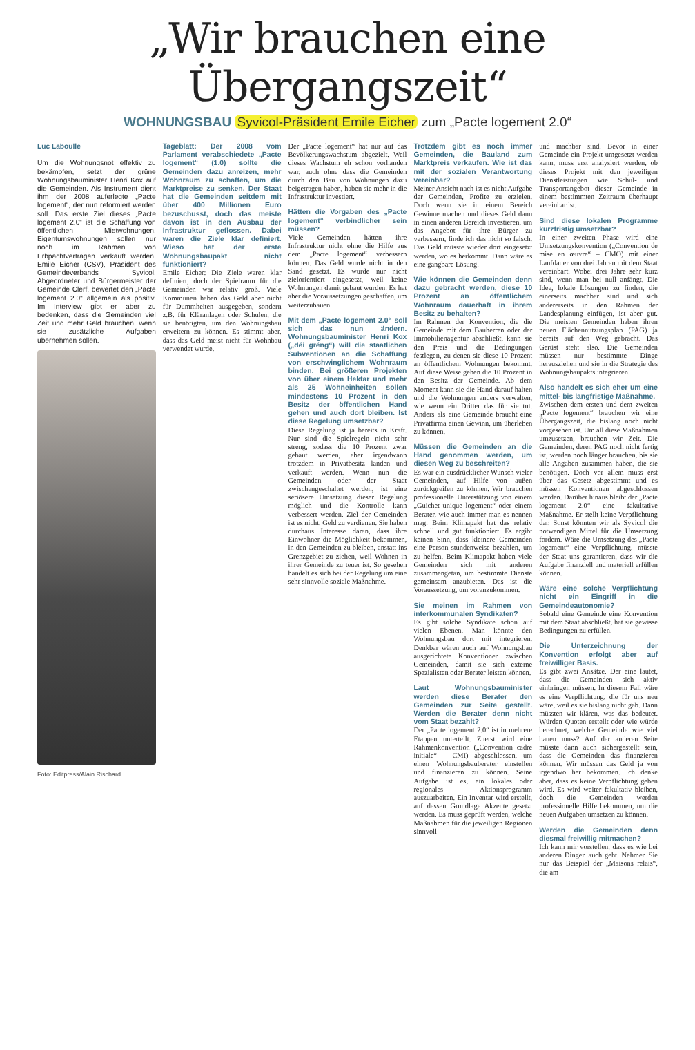„Wir brauchen eine Übergangszeit“
WOHNUNGSBAU Syvicol-Präsident Emile Eicher zum „Pacte logement 2.0“
Luc Laboulle
Um die Wohnungsnot effektiv zu bekämpfen, setzt der grüne Wohnungsbauminister Henri Kox auf die Gemeinden. Als Instrument dient ihm der 2008 auferlegte „Pacte logement“, der nun reformiert werden soll. Das erste Ziel dieses „Pacte logement 2.0“ ist die Schaffung von öffentlichen Mietwohnungen. Eigentumswohnungen sollen nur noch im Rahmen von Erbpachtverträgen verkauft werden. Emile Eicher (CSV), Präsident des Gemeindeverbands Syvicol, Abgeordneter und Bürgermeister der Gemeinde Clerf, bewertet den „Pacte logement 2.0“ allgemein als positiv. Im Interview gibt er aber zu bedenken, dass die Gemeinden viel Zeit und mehr Geld brauchen, wenn sie zusätzliche Aufgaben übernehmen sollen.
Foto: Editpress/Alain Rischard
Tageblatt: Der 2008 vom Parlament verabschiedete „Pacte logement“ (1.0) sollte die Gemeinden dazu anreizen, mehr Wohnraum zu schaffen, um die Marktpreise zu senken. Der Staat hat die Gemeinden seitdem mit über 400 Millionen Euro bezuschusst, doch das meiste davon ist in den Ausbau der Infrastruktur geflossen. Dabei waren die Ziele klar definiert. Wieso hat der erste Wohnungsbaupakt nicht funktioniert?
Emile Eicher: Die Ziele waren klar definiert, doch der Spielraum für die Gemeinden war relativ groß. Viele Kommunen haben das Geld aber nicht für Dummheiten ausgegeben, sondern z.B. für Kläranlagen oder Schulen, die sie benötigten, um den Wohnungsbau erweitern zu können. Es stimmt aber, dass das Geld meist nicht für Wohnbau verwendet wurde.
Der „Pacte logement“ hat nur auf das Bevölkerungswachstum abgezielt. Weil dieses Wachstum eh schon vorhanden war, auch ohne dass die Gemeinden durch den Bau von Wohnungen dazu beigetragen haben, haben sie mehr in die Infrastruktur investiert.
Hätten die Vorgaben des „Pacte logement“ verbindlicher sein müssen?
Viele Gemeinden hätten ihre Infrastruktur nicht ohne die Hilfe aus dem „Pacte logement“ verbessern können. Das Geld wurde nicht in den Sand gesetzt. Es wurde nur nicht zielorientiert eingesetzt, weil keine Wohnungen damit gebaut wurden. Es hat aber die Voraussetzungen geschaffen, um weiterzubauen.
Mit dem „Pacte logement 2.0“ soll sich das nun ändern. Wohnungsbauminister Henri Kox („déi gréng“) will die staatlichen Subventionen an die Schaffung von erschwinglichem Wohnraum binden. Bei größeren Projekten von über einem Hektar und mehr als 25 Wohneinheiten sollen mindestens 10 Prozent in den Besitz der öffentlichen Hand gehen und auch dort bleiben. Ist diese Regelung umsetzbar?
Diese Regelung ist ja bereits in Kraft. Nur sind die Spielregeln nicht sehr streng, sodass die 10 Prozent zwar gebaut werden, aber irgendwann trotzdem in Privatbesitz landen und verkauft werden. Wenn nun die Gemeinden oder der Staat zwischengeschaltet werden, ist eine seriösere Umsetzung dieser Regelung möglich und die Kontrolle kann verbessert werden. Ziel der Gemeinden ist es nicht, Geld zu verdienen. Sie haben durchaus Interesse daran, dass ihre Einwohner die Möglichkeit bekommen, in den Gemeinden zu bleiben, anstatt ins Grenzgebiet zu ziehen, weil Wohnen in ihrer Gemeinde zu teuer ist. So gesehen handelt es sich bei der Regelung um eine sehr sinnvolle soziale Maßnahme.
Trotzdem gibt es noch immer Gemeinden, die Bauland zum Marktpreis verkaufen. Wie ist das mit der sozialen Verantwortung vereinbar?
Meiner Ansicht nach ist es nicht Aufgabe der Gemeinden, Profite zu erzielen. Doch wenn sie in einem Bereich Gewinne machen und dieses Geld dann in einen anderen Bereich investieren, um das Angebot für ihre Bürger zu verbessern, finde ich das nicht so falsch. Das Geld müsste wieder dort eingesetzt werden, wo es herkommt. Dann wäre es eine gangbare Lösung.
Wie können die Gemeinden denn dazu gebracht werden, diese 10 Prozent an öffentlichem Wohnraum dauerhaft in ihrem Besitz zu behalten?
Im Rahmen der Konvention, die die Gemeinde mit dem Bauherren oder der Immobilienagentur abschließt, kann sie den Preis und die Bedingungen festlegen, zu denen sie diese 10 Prozent an öffentlichem Wohnungen bekommt. Auf diese Weise gehen die 10 Prozent in den Besitz der Gemeinde. Ab dem Moment kann sie die Hand darauf halten und die Wohnungen anders verwalten, wie wenn ein Dritter das für sie tut. Anders als eine Gemeinde braucht eine Privatfirma einen Gewinn, um überleben zu können.
Müssen die Gemeinden an die Hand genommen werden, um diesen Weg zu beschreiten?
Es war ein ausdrücklicher Wunsch vieler Gemeinden, auf Hilfe von außen zurückgreifen zu können. Wir brauchen professionelle Unterstützung von einem „Guichet unique logement“ oder einem Berater, wie auch immer man es nennen mag. Beim Klimapakt hat das relativ schnell und gut funktioniert. Es ergibt keinen Sinn, dass kleinere Gemeinden eine Person stundenweise bezahlen, um zu helfen. Beim Klimapakt haben viele Gemeinden sich mit anderen zusammengetan, um bestimmte Dienste gemeinsam anzubieten. Das ist die Voraussetzung, um voranzukommen.
Sie meinen im Rahmen von interkommunalen Syndikaten?
Es gibt solche Syndikate schon auf vielen Ebenen. Man könnte den Wohnungsbau dort mit integrieren. Denkbar wären auch auf Wohnungsbau ausgerichtete Konventionen zwischen Gemeinden, damit sie sich externe Spezialisten oder Berater leisten können.
Laut Wohnungsbauminister werden diese Berater den Gemeinden zur Seite gestellt. Werden die Berater denn nicht vom Staat bezahlt?
Der „Pacte logement 2.0“ ist in mehrere Etappen unterteilt. Zuerst wird eine Rahmenkonvention („Convention cadre initiale“ – CMI) abgeschlossen, um einen Wohnungsbauberater einstellen und finanzieren zu können. Seine Aufgabe ist es, ein lokales oder regionales Aktionsprogramm auszuarbeiten. Ein Inventar wird erstellt, auf dessen Grundlage Akzente gesetzt werden. Es muss geprüft werden, welche Maßnahmen für die jeweiligen Regionen sinnvoll
und machbar sind. Bevor in einer Gemeinde ein Projekt umgesetzt werden kann, muss erst analysiert werden, ob dieses Projekt mit den jeweiligen Dienstleistungen wie Schul- und Transportangebot dieser Gemeinde in einem bestimmten Zeitraum überhaupt vereinbar ist.
Sind diese lokalen Programme kurzfristig umsetzbar?
In einer zweiten Phase wird eine Umsetzungskonvention („Convention de mise en œuvre“ – CMO) mit einer Laufdauer von drei Jahren mit dem Staat vereinbart. Wobei drei Jahre sehr kurz sind, wenn man bei null anfängt. Die Idee, lokale Lösungen zu finden, die einerseits machbar sind und sich andererseits in den Rahmen der Landesplanung einfügen, ist aber gut. Die meisten Gemeinden haben ihren neuen Flächennutzungsplan (PAG) ja bereits auf den Weg gebracht. Das Gerüst steht also. Die Gemeinden müssen nur bestimmte Dinge herausziehen und sie in die Strategie des Wohnungsbaupakts integrieren.
Also handelt es sich eher um eine mittel- bis langfristige Maßnahme.
Zwischen dem ersten und dem zweiten „Pacte logement“ brauchen wir eine Übergangszeit, die bislang noch nicht vorgesehen ist. Um all diese Maßnahmen umzusetzen, brauchen wir Zeit. Die Gemeinden, deren PAG noch nicht fertig ist, werden noch länger brauchen, bis sie alle Angaben zusammen haben, die sie benötigen. Doch vor allem muss erst über das Gesetz abgestimmt und es müssen Konventionen abgeschlossen werden. Darüber hinaus bleibt der „Pacte logement 2.0“ eine fakultative Maßnahme. Er stellt keine Verpflichtung dar. Sonst könnten wir als Syvicol die notwendigen Mittel für die Umsetzung fordern. Wäre die Umsetzung des „Pacte logement“ eine Verpflichtung, müsste der Staat uns garantieren, dass wir die Aufgabe finanziell und materiell erfüllen können.
Wäre eine solche Verpflichtung nicht ein Eingriff in die Gemeindeautonomie?
Sobald eine Gemeinde eine Konvention mit dem Staat abschließt, hat sie gewisse Bedingungen zu erfüllen.
Die Unterzeichnung der Konvention erfolgt aber auf freiwilliger Basis.
Es gibt zwei Ansätze. Der eine lautet, dass die Gemeinden sich aktiv einbringen müssen. In diesem Fall wäre es eine Verpflichtung, die für uns neu wäre, weil es sie bislang nicht gab. Dann müssten wir klären, was das bedeutet. Würden Quoten erstellt oder wie würde berechnet, welche Gemeinde wie viel bauen muss? Auf der anderen Seite müsste dann auch sichergestellt sein, dass die Gemeinden das finanzieren können. Wir müssen das Geld ja von irgendwo her bekommen. Ich denke aber, dass es keine Verpflichtung geben wird. Es wird weiter fakultativ bleiben, doch die Gemeinden werden professionelle Hilfe bekommen, um die neuen Aufgaben umsetzen zu können.
Werden die Gemeinden denn diesmal freiwillig mitmachen?
Ich kann mir vorstellen, dass es wie bei anderen Dingen auch geht. Nehmen Sie nur das Beispiel der „Maisons relais“, die am